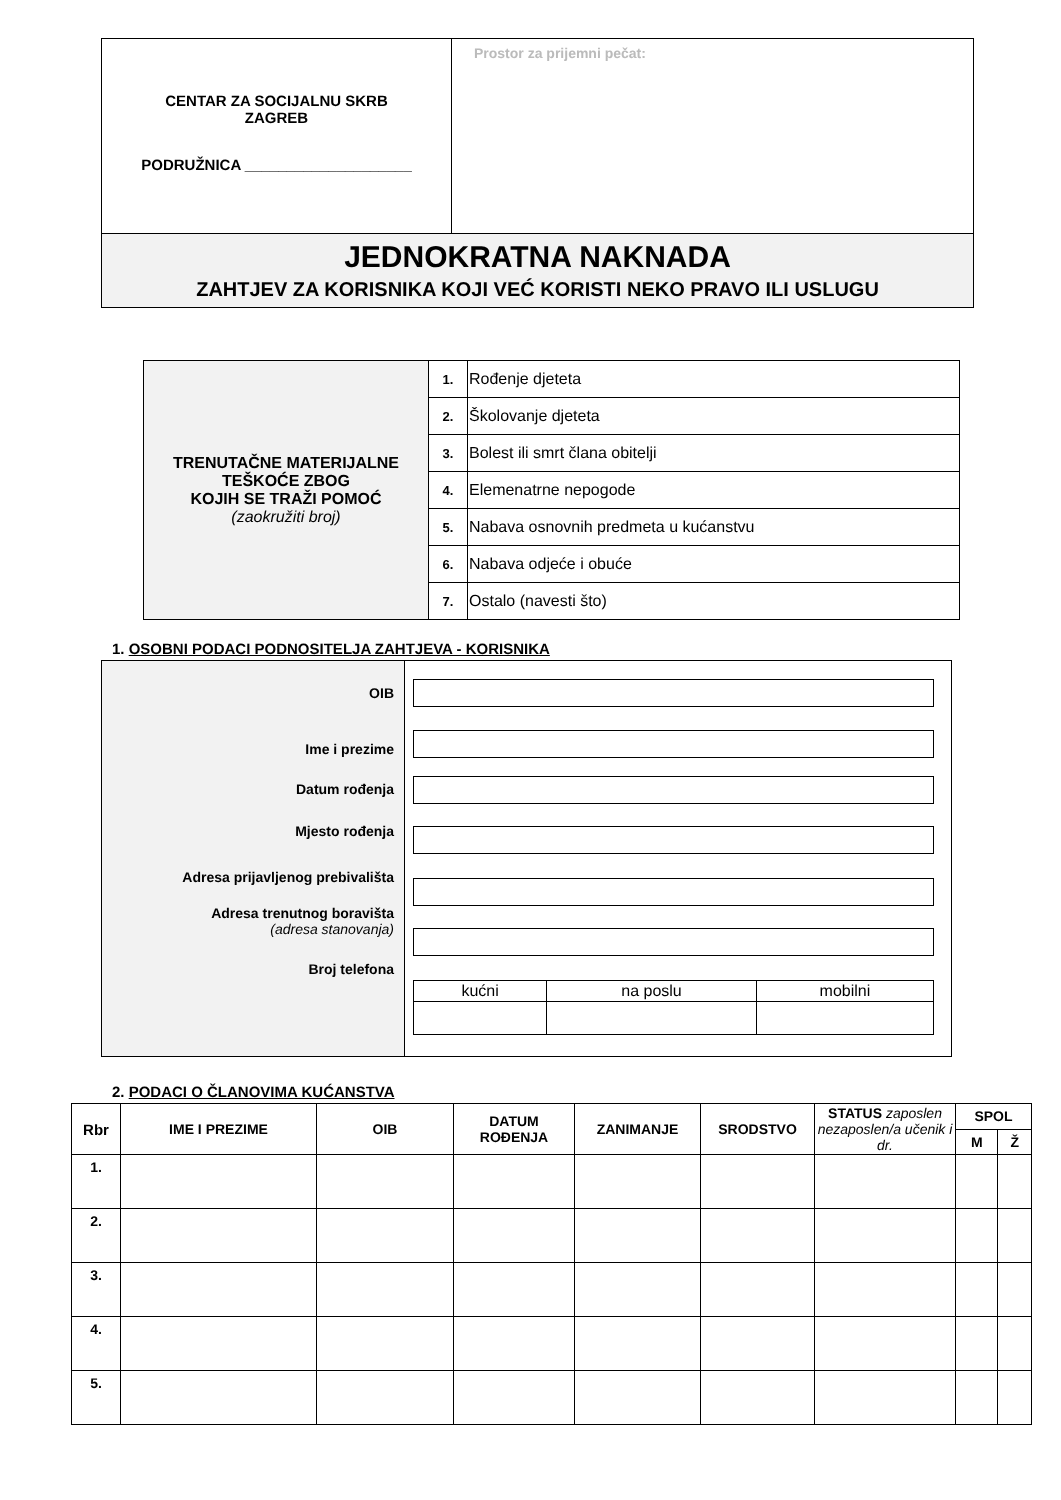| CENTAR ZA SOCIJALNU SKRB ZAGREB PODRUŽNICA ____________________ | Prostor za prijemni pečat: |
| JEDNOKRATNA NAKNADA ZAHTJEV ZA KORISNIKA KOJI VEĆ KORISTI NEKO PRAVO ILI USLUGU | |
| TRENUTAČNE MATERIJALNE TEŠKOĆE ZBOG KOJIH SE TRAŽI POMOĆ (zaokružiti broj) | 1. | Rođenje djeteta |
| | 2. | Školovanje djeteta |
| | 3. | Bolest ili smrt člana obitelji |
| | 4. | Elemenatrne nepogode |
| | 5. | Nabava osnovnih predmeta u kućanstvu |
| | 6. | Nabava odjeće i obuće |
| | 7. | Ostalo (navesti što) |
1. OSOBNI PODACI PODNOSITELJA ZAHTJEVA - KORISNIKA
OIB
Ime i prezime
Datum rođenja
Mjesto rođenja
Adresa prijavljenog prebivališta
Adresa trenutnog boravišta
(adresa stanovanja)
Broj telefona
| kućni | na poslu | mobilni |
2. PODACI O ČLANOVIMA KUĆANSTVA
| Rbr | IME I PREZIME | OIB | DATUM ROĐENJA | ZANIMANJE | SRODSTVO | STATUS zaposlen nezaposlen/a učenik i dr. | SPOL | |
| --- | --- | --- | --- | --- | --- | --- | --- | --- |
| | | | | | | | M | Ž |
| 1. | | | | | | | | |
| 2. | | | | | | | | |
| 3. | | | | | | | | |
| 4. | | | | | | | | |
| 5. | | | | | | | | |